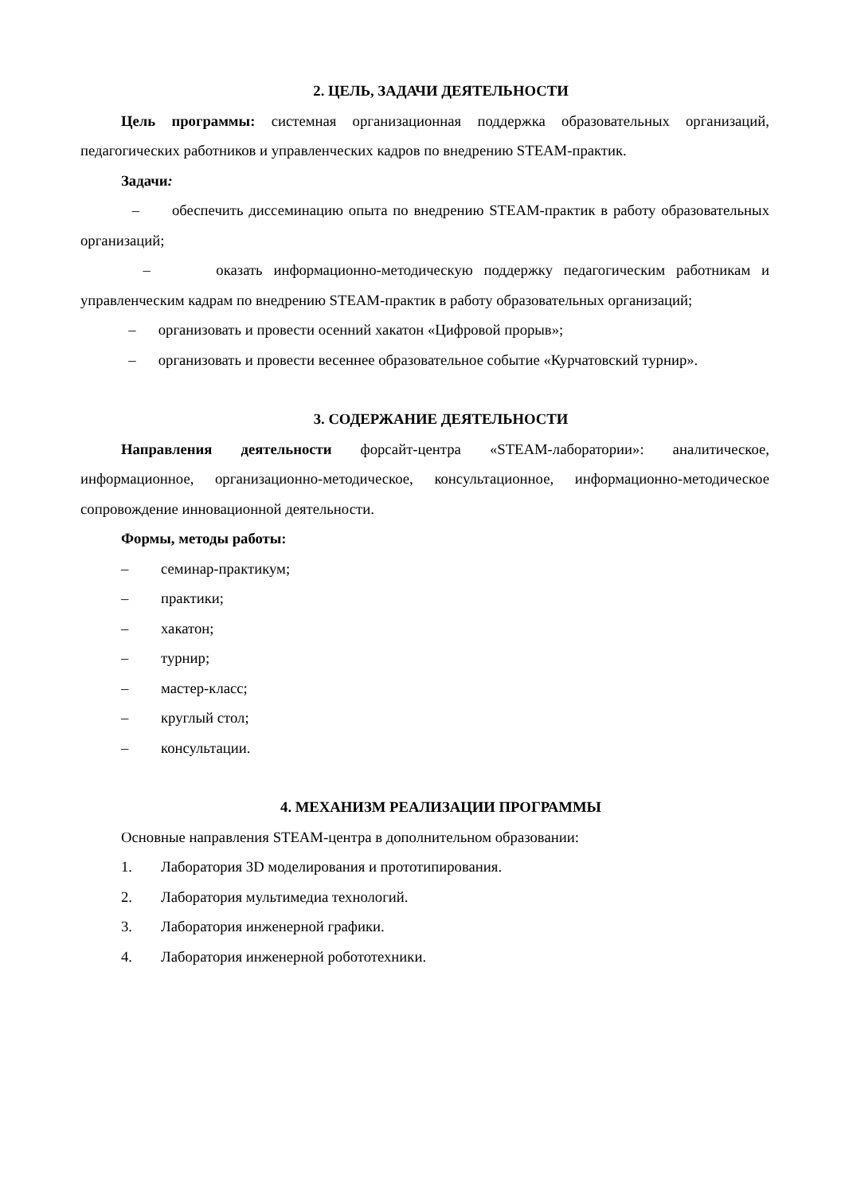2. ЦЕЛЬ, ЗАДАЧИ ДЕЯТЕЛЬНОСТИ
Цель программы: системная организационная поддержка образовательных организаций, педагогических работников и управленческих кадров по внедрению STEAM-практик.
Задачи:
– обеспечить диссеминацию опыта по внедрению STEAM-практик в работу образовательных организаций;
– оказать информационно-методическую поддержку педагогическим работникам и управленческим кадрам по внедрению STEAM-практик в работу образовательных организаций;
– организовать и провести осенний хакатон «Цифровой прорыв»;
– организовать и провести весеннее образовательное событие «Курчатовский турнир».
3. СОДЕРЖАНИЕ ДЕЯТЕЛЬНОСТИ
Направления деятельности форсайт-центра «STEAM-лаборатории»: аналитическое, информационное, организационно-методическое, консультационное, информационно-методическое сопровождение инновационной деятельности.
Формы, методы работы:
– семинар-практикум;
– практики;
– хакатон;
– турнир;
– мастер-класс;
– круглый стол;
– консультации.
4. МЕХАНИЗМ РЕАЛИЗАЦИИ ПРОГРАММЫ
Основные направления STEAM-центра в дополнительном образовании:
1. Лаборатория 3D моделирования и прототипирования.
2. Лаборатория мультимедиа технологий.
3. Лаборатория инженерной графики.
4. Лаборатория инженерной робототехники.